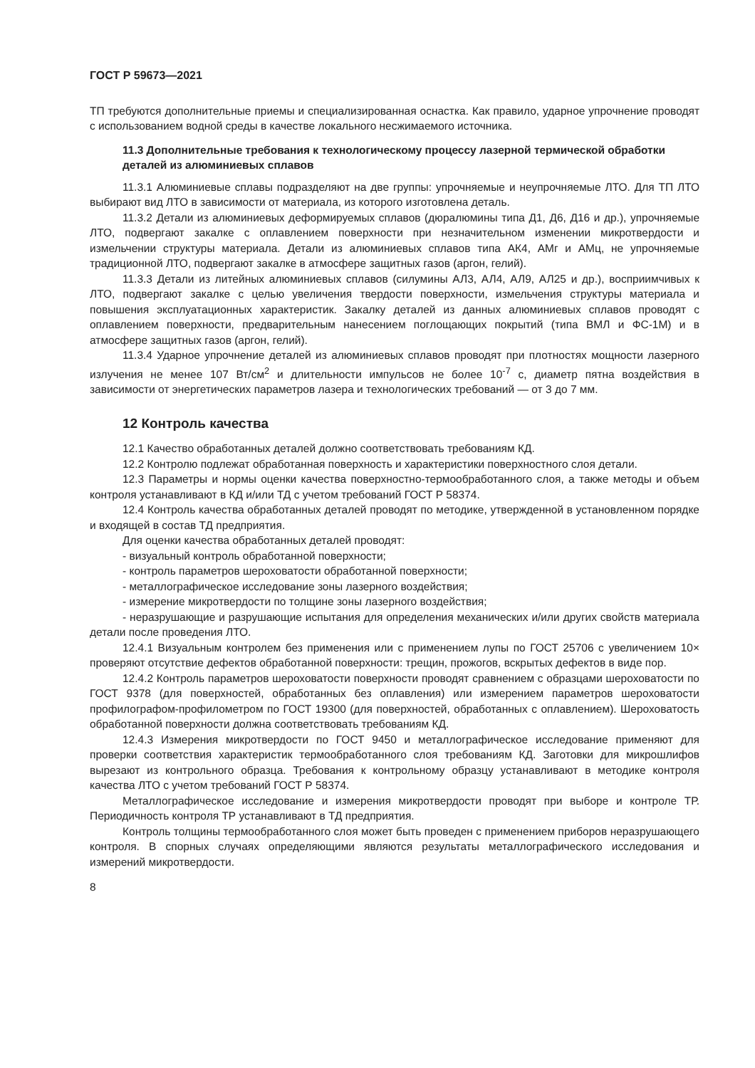ГОСТ Р 59673—2021
ТП требуются дополнительные приемы и специализированная оснастка. Как правило, ударное упрочнение проводят с использованием водной среды в качестве локального несжимаемого источника.
11.3 Дополнительные требования к технологическому процессу лазерной термической обработки деталей из алюминиевых сплавов
11.3.1 Алюминиевые сплавы подразделяют на две группы: упрочняемые и неупрочняемые ЛТО. Для ТП ЛТО выбирают вид ЛТО в зависимости от материала, из которого изготовлена деталь.
11.3.2 Детали из алюминиевых деформируемых сплавов (дюралюмины типа Д1, Д6, Д16 и др.), упрочняемые ЛТО, подвергают закалке с оплавлением поверхности при незначительном изменении микротвердости и измельчении структуры материала. Детали из алюминиевых сплавов типа АК4, АМг и АМц, не упрочняемые традиционной ЛТО, подвергают закалке в атмосфере защитных газов (аргон, гелий).
11.3.3 Детали из литейных алюминиевых сплавов (силумины АЛ3, АЛ4, АЛ9, АЛ25 и др.), восприимчивых к ЛТО, подвергают закалке с целью увеличения твердости поверхности, измельчения структуры материала и повышения эксплуатационных характеристик. Закалку деталей из данных алюминиевых сплавов проводят с оплавлением поверхности, предварительным нанесением поглощающих покрытий (типа ВМЛ и ФС-1М) и в атмосфере защитных газов (аргон, гелий).
11.3.4 Ударное упрочнение деталей из алюминиевых сплавов проводят при плотностях мощности лазерного излучения не менее 107 Вт/см<sup>2</sup> и длительности импульсов не более 10<sup>-7</sup> с, диаметр пятна воздействия в зависимости от энергетических параметров лазера и технологических требований — от 3 до 7 мм.
12 Контроль качества
12.1 Качество обработанных деталей должно соответствовать требованиям КД.
12.2 Контролю подлежат обработанная поверхность и характеристики поверхностного слоя детали.
12.3 Параметры и нормы оценки качества поверхностно-термообработанного слоя, а также методы и объем контроля устанавливают в КД и/или ТД с учетом требований ГОСТ Р 58374.
12.4 Контроль качества обработанных деталей проводят по методике, утвержденной в установленном порядке и входящей в состав ТД предприятия.
Для оценки качества обработанных деталей проводят:
- визуальный контроль обработанной поверхности;
- контроль параметров шероховатости обработанной поверхности;
- металлографическое исследование зоны лазерного воздействия;
- измерение микротвердости по толщине зоны лазерного воздействия;
- неразрушающие и разрушающие испытания для определения механических и/или других свойств материала детали после проведения ЛТО.
12.4.1 Визуальным контролем без применения или с применением лупы по ГОСТ 25706 с увеличением 10× проверяют отсутствие дефектов обработанной поверхности: трещин, прожогов, вскрытых дефектов в виде пор.
12.4.2 Контроль параметров шероховатости поверхности проводят сравнением с образцами шероховатости по ГОСТ 9378 (для поверхностей, обработанных без оплавления) или измерением параметров шероховатости профилографом-профилометром по ГОСТ 19300 (для поверхностей, обработанных с оплавлением). Шероховатость обработанной поверхности должна соответствовать требованиям КД.
12.4.3 Измерения микротвердости по ГОСТ 9450 и металлографическое исследование применяют для проверки соответствия характеристик термообработанного слоя требованиям КД. Заготовки для микрошлифов вырезают из контрольного образца. Требования к контрольному образцу устанавливают в методике контроля качества ЛТО с учетом требований ГОСТ Р 58374.
Металлографическое исследование и измерения микротвердости проводят при выборе и контроле ТР. Периодичность контроля ТР устанавливают в ТД предприятия.
Контроль толщины термообработанного слоя может быть проведен с применением приборов неразрушающего контроля. В спорных случаях определяющими являются результаты металлографического исследования и измерений микротвердости.
8